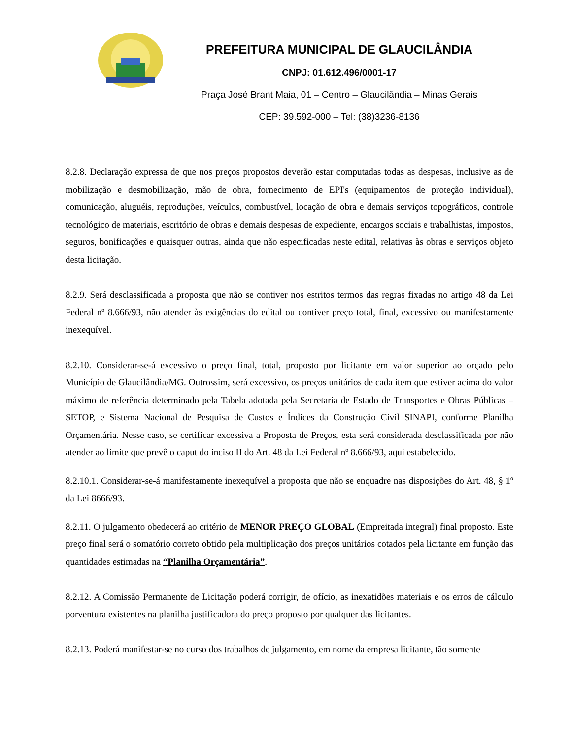PREFEITURA MUNICIPAL DE GLAUCILÂNDIA
CNPJ: 01.612.496/0001-17
Praça José Brant Maia, 01 – Centro – Glaucilândia – Minas Gerais
CEP: 39.592-000 – Tel: (38)3236-8136
8.2.8. Declaração expressa de que nos preços propostos deverão estar computadas todas as despesas, inclusive as de mobilização e desmobilização, mão de obra, fornecimento de EPI's (equipamentos de proteção individual), comunicação, aluguéis, reproduções, veículos, combustível, locação de obra e demais serviços topográficos, controle tecnológico de materiais, escritório de obras e demais despesas de expediente, encargos sociais e trabalhistas, impostos, seguros, bonificações e quaisquer outras, ainda que não especificadas neste edital, relativas às obras e serviços objeto desta licitação.
8.2.9. Será desclassificada a proposta que não se contiver nos estritos termos das regras fixadas no artigo 48 da Lei Federal nº 8.666/93, não atender às exigências do edital ou contiver preço total, final, excessivo ou manifestamente inexequível.
8.2.10. Considerar-se-á excessivo o preço final, total, proposto por licitante em valor superior ao orçado pelo Município de Glaucilândia/MG. Outrossim, será excessivo, os preços unitários de cada item que estiver acima do valor máximo de referência determinado pela Tabela adotada pela Secretaria de Estado de Transportes e Obras Públicas – SETOP, e Sistema Nacional de Pesquisa de Custos e Índices da Construção Civil SINAPI, conforme Planilha Orçamentária. Nesse caso, se certificar excessiva a Proposta de Preços, esta será considerada desclassificada por não atender ao limite que prevê o caput do inciso II do Art. 48 da Lei Federal nº 8.666/93, aqui estabelecido.
8.2.10.1. Considerar-se-á manifestamente inexequível a proposta que não se enquadre nas disposições do Art. 48, § 1º da Lei 8666/93.
8.2.11. O julgamento obedecerá ao critério de MENOR PREÇO GLOBAL (Empreitada integral) final proposto. Este preço final será o somatório correto obtido pela multiplicação dos preços unitários cotados pela licitante em função das quantidades estimadas na “Planilha Orçamentária”.
8.2.12. A Comissão Permanente de Licitação poderá corrigir, de ofício, as inexatidões materiais e os erros de cálculo porventura existentes na planilha justificadora do preço proposto por qualquer das licitantes.
8.2.13. Poderá manifestar-se no curso dos trabalhos de julgamento, em nome da empresa licitante, tão somente